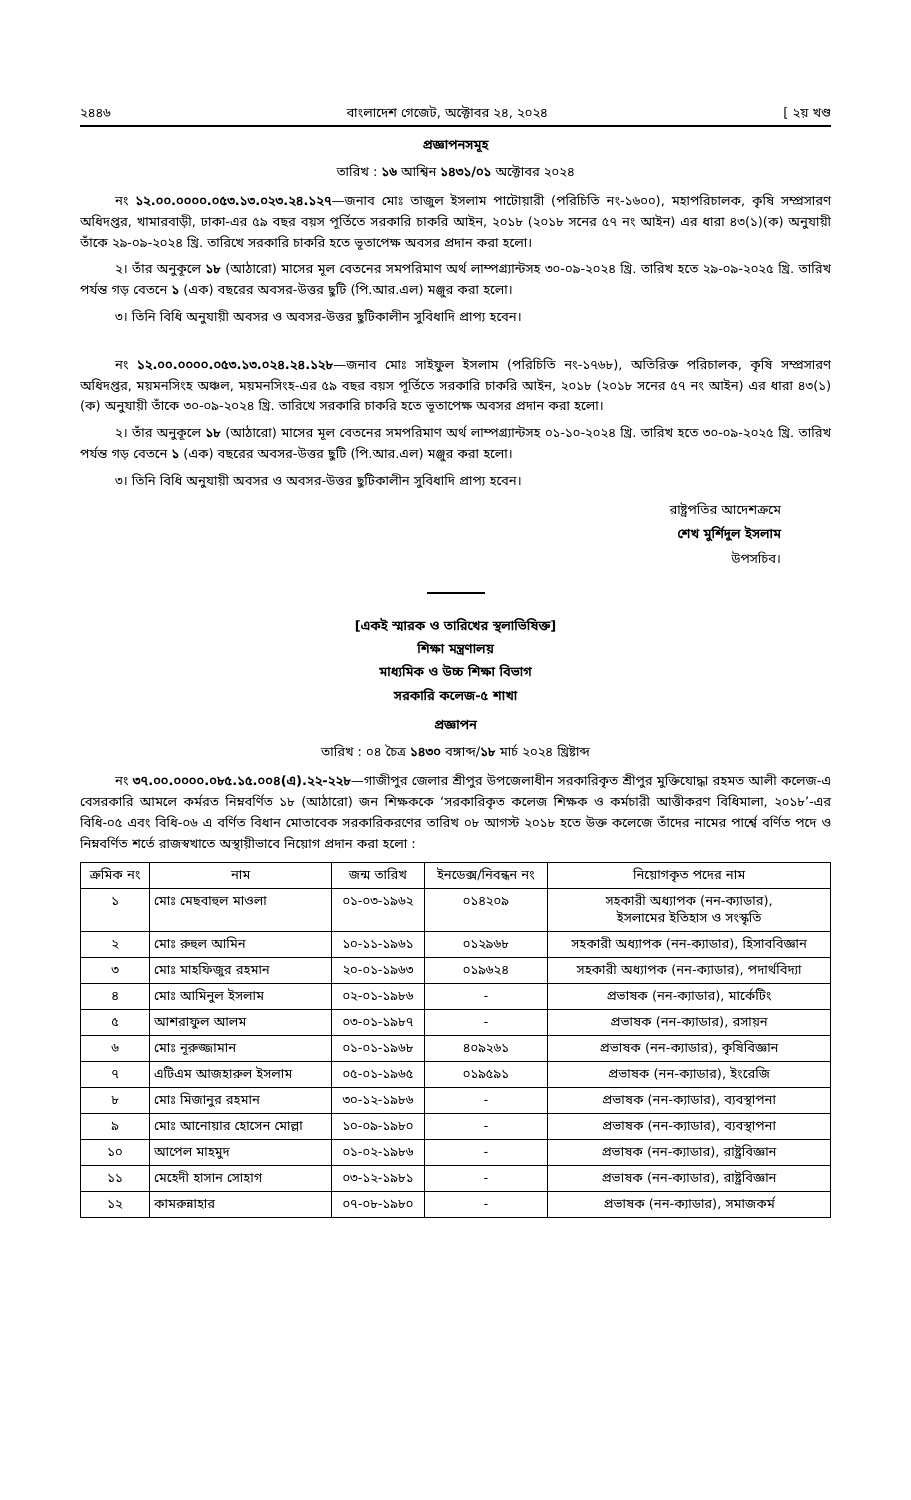২৪৪৬ বাংলাদেশ গেজেট, অক্টোবর ২৪, ২০২৪ [ ২য় খণ্ড
প্রজ্ঞাপনসমূহ
তারিখ : ১৬ আশ্বিন ১৪৩১/০১ অক্টোবর ২০২৪
নং ১২.০০.০০০০.০৫৩.১৩.০২৩.২৪.১২৭—জনাব মোঃ তাজুল ইসলাম পাটোয়ারী (পরিচিতি নং-১৬০০), মহাপরিচালক, কৃষি সম্প্রসারণ অধিদপ্তর, খামারবাড়ী, ঢাকা-এর ৫৯ বছর বয়স পূর্তিতে সরকারি চাকরি আইন, ২০১৮ (২০১৮ সনের ৫৭ নং আইন) এর ধারা ৪৩(১)(ক) অনুযায়ী তাঁকে ২৯-০৯-২০২৪ খ্রি. তারিখে সরকারি চাকরি হতে ভূতাপেক্ষ অবসর প্রদান করা হলো।
২। তাঁর অনুকূলে ১৮ (আঠারো) মাসের মূল বেতনের সমপরিমাণ অর্থ লাম্পগ্র্যান্টসহ ৩০-০৯-২০২৪ খ্রি. তারিখ হতে ২৯-০৯-২০২৫ খ্রি. তারিখ পর্যন্ত গড় বেতনে ১ (এক) বছরের অবসর-উত্তর ছুটি (পি.আর.এল) মঞ্জুর করা হলো।
৩। তিনি বিধি অনুযায়ী অবসর ও অবসর-উত্তর ছুটিকালীন সুবিধাদি প্রাপ্য হবেন।
নং ১২.০০.০০০০.০৫৩.১৩.০২৪.২৪.১২৮—জনাব মোঃ সাইফুল ইসলাম (পরিচিতি নং-১৭৬৮), অতিরিক্ত পরিচালক, কৃষি সম্প্রসারণ অধিদপ্তর, ময়মনসিংহ অঞ্চল, ময়মনসিংহ-এর ৫৯ বছর বয়স পূর্তিতে সরকারি চাকরি আইন, ২০১৮ (২০১৮ সনের ৫৭ নং আইন) এর ধারা ৪৩(১)(ক) অনুযায়ী তাঁকে ৩০-০৯-২০২৪ খ্রি. তারিখে সরকারি চাকরি হতে ভূতাপেক্ষ অবসর প্রদান করা হলো।
২। তাঁর অনুকূলে ১৮ (আঠারো) মাসের মূল বেতনের সমপরিমাণ অর্থ লাম্পগ্র্যান্টসহ ০১-১০-২০২৪ খ্রি. তারিখ হতে ৩০-০৯-২০২৫ খ্রি. তারিখ পর্যন্ত গড় বেতনে ১ (এক) বছরের অবসর-উত্তর ছুটি (পি.আর.এল) মঞ্জুর করা হলো।
৩। তিনি বিধি অনুযায়ী অবসর ও অবসর-উত্তর ছুটিকালীন সুবিধাদি প্রাপ্য হবেন।
রাষ্ট্রপতির আদেশক্রমে
শেখ মুর্শিদুল ইসলাম
উপসচিব।
[একই স্মারক ও তারিখের স্থলাভিষিক্ত]
শিক্ষা মন্ত্রণালয়
মাধ্যমিক ও উচ্চ শিক্ষা বিভাগ
সরকারি কলেজ-৫ শাখা
প্রজ্ঞাপন
তারিখ : ০৪ চৈত্র ১৪৩০ বঙ্গাব্দ/১৮ মার্চ ২০২৪ খ্রিষ্টাব্দ
নং ৩৭.০০.০০০০.০৮৫.১৫.০০৪(এ).২২-২২৮—গাজীপুর জেলার শ্রীপুর উপজেলাধীন সরকারিকৃত শ্রীপুর মুক্তিযোদ্ধা রহমত আলী কলেজ-এ বেসরকারি আমলে কর্মরত নিম্নবর্ণিত ১৮ (আঠারো) জন শিক্ষককে ‘সরকারিকৃত কলেজ শিক্ষক ও কর্মচারী আত্তীকরণ বিধিমালা, ২০১৮’-এর বিধি-০৫ এবং বিধি-০৬ এ বর্ণিত বিধান মোতাবেক সরকারিকরণের তারিখ ০৮ আগস্ট ২০১৮ হতে উক্ত কলেজে তাঁদের নামের পার্শ্বে বর্ণিত পদে ও নিম্নবর্ণিত শর্তে রাজস্বখাতে অস্থায়ীভাবে নিয়োগ প্রদান করা হলো :
| ক্রমিক নং | নাম | জন্ম তারিখ | ইনডেক্স/নিবন্ধন নং | নিয়োগকৃত পদের নাম |
| --- | --- | --- | --- | --- |
| ১ | মোঃ মেছবাহুল মাওলা | ০১-০৩-১৯৬২ | ০১৪২০৯ | সহকারী অধ্যাপক (নন-ক্যাডার), ইসলামের ইতিহাস ও সংস্কৃতি |
| ২ | মোঃ রুহুল আমিন | ১০-১১-১৯৬১ | ০১২৯৬৮ | সহকারী অধ্যাপক (নন-ক্যাডার), হিসাববিজ্ঞান |
| ৩ | মোঃ মাহফিজুর রহমান | ২০-০১-১৯৬৩ | ০১৯৬২৪ | সহকারী অধ্যাপক (নন-ক্যাডার), পদার্থবিদ্যা |
| ৪ | মোঃ আমিনুল ইসলাম | ০২-০১-১৯৮৬ | - | প্রভাষক (নন-ক্যাডার), মার্কেটিং |
| ৫ | আশরাফুল আলম | ০৩-০১-১৯৮৭ | - | প্রভাষক (নন-ক্যাডার), রসায়ন |
| ৬ | মোঃ নূরুজ্জামান | ০১-০১-১৯৬৮ | ৪০৯২৬১ | প্রভাষক (নন-ক্যাডার), কৃষিবিজ্ঞান |
| ৭ | এটিএম আজহারুল ইসলাম | ০৫-০১-১৯৬৫ | ০১৯৫৯১ | প্রভাষক (নন-ক্যাডার), ইংরেজি |
| ৮ | মোঃ মিজানুর রহমান | ৩০-১২-১৯৮৬ | - | প্রভাষক (নন-ক্যাডার), ব্যবস্থাপনা |
| ৯ | মোঃ আনোয়ার হোসেন মোল্লা | ১০-০৯-১৯৮০ | - | প্রভাষক (নন-ক্যাডার), ব্যবস্থাপনা |
| ১০ | আপেল মাহমুদ | ০১-০২-১৯৮৬ | - | প্রভাষক (নন-ক্যাডার), রাষ্ট্রবিজ্ঞান |
| ১১ | মেহেদী হাসান সোহাগ | ০৩-১২-১৯৮১ | - | প্রভাষক (নন-ক্যাডার), রাষ্ট্রবিজ্ঞান |
| ১২ | কামরুন্নাহার | ০৭-০৮-১৯৮০ | - | প্রভাষক (নন-ক্যাডার), সমাজকর্ম |